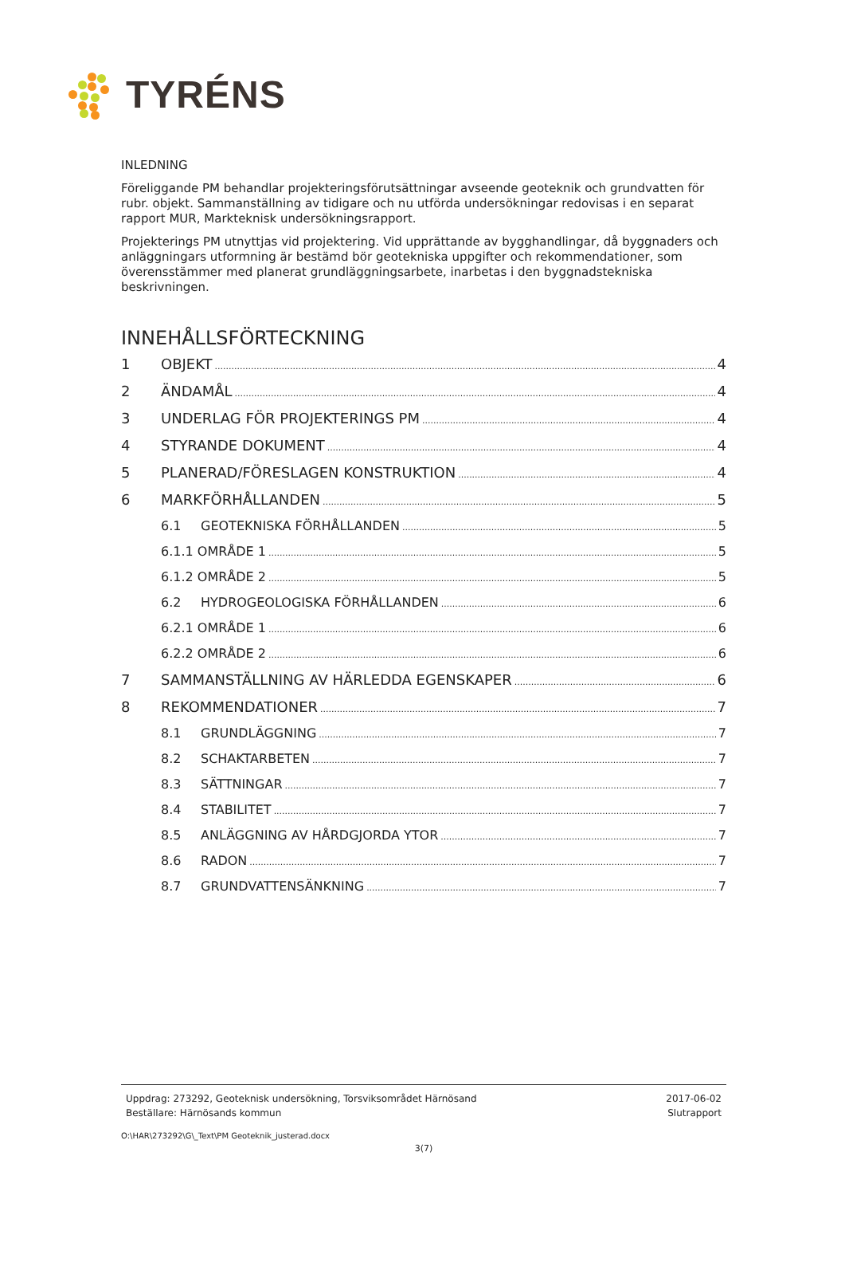TYRÉNS
INLEDNING
Föreliggande PM behandlar projekteringsförutsättningar avseende geoteknik och grundvatten för rubr. objekt. Sammanställning av tidigare och nu utförda undersökningar redovisas i en separat rapport MUR, Markteknisk undersökningsrapport.
Projekterings PM utnyttjas vid projektering. Vid upprättande av bygghandlingar, då byggnaders och anläggningars utformning är bestämd bör geotekniska uppgifter och rekommendationer, som överensstämmer med planerat grundläggningsarbete, inarbetas i den byggnadstekniska beskrivningen.
INNEHÅLLSFÖRTECKNING
1 OBJEKT 4
2 ÄNDAMÅL 4
3 UNDERLAG FÖR PROJEKTERINGS PM 4
4 STYRANDE DOKUMENT 4
5 PLANERAD/FÖRESLAGEN KONSTRUKTION 4
6 MARKFÖRHÅLLANDEN 5
6.1 GEOTEKNISKA FÖRHÅLLANDEN 5
6.1.1 OMRÅDE 1 5
6.1.2 OMRÅDE 2 5
6.2 HYDROGEOLOGISKA FÖRHÅLLANDEN 6
6.2.1 OMRÅDE 1 6
6.2.2 OMRÅDE 2 6
7 SAMMANSTÄLLNING AV HÄRLEDDA EGENSKAPER 6
8 REKOMMENDATIONER 7
8.1 GRUNDLÄGGNING 7
8.2 SCHAKTARBETEN 7
8.3 SÄTTNINGAR 7
8.4 STABILITET 7
8.5 ANLÄGGNING AV HÅRDGJORDA YTOR 7
8.6 RADON 7
8.7 GRUNDVATTENSÄNKNING 7
Uppdrag: 273292, Geoteknisk undersökning, Torsviksområdet Härnösand
Beställare: Härnösands kommun
2017-06-02
Slutrapport
O:\HAR\273292\G\_Text\PM Geoteknik_justerad.docx
3(7)